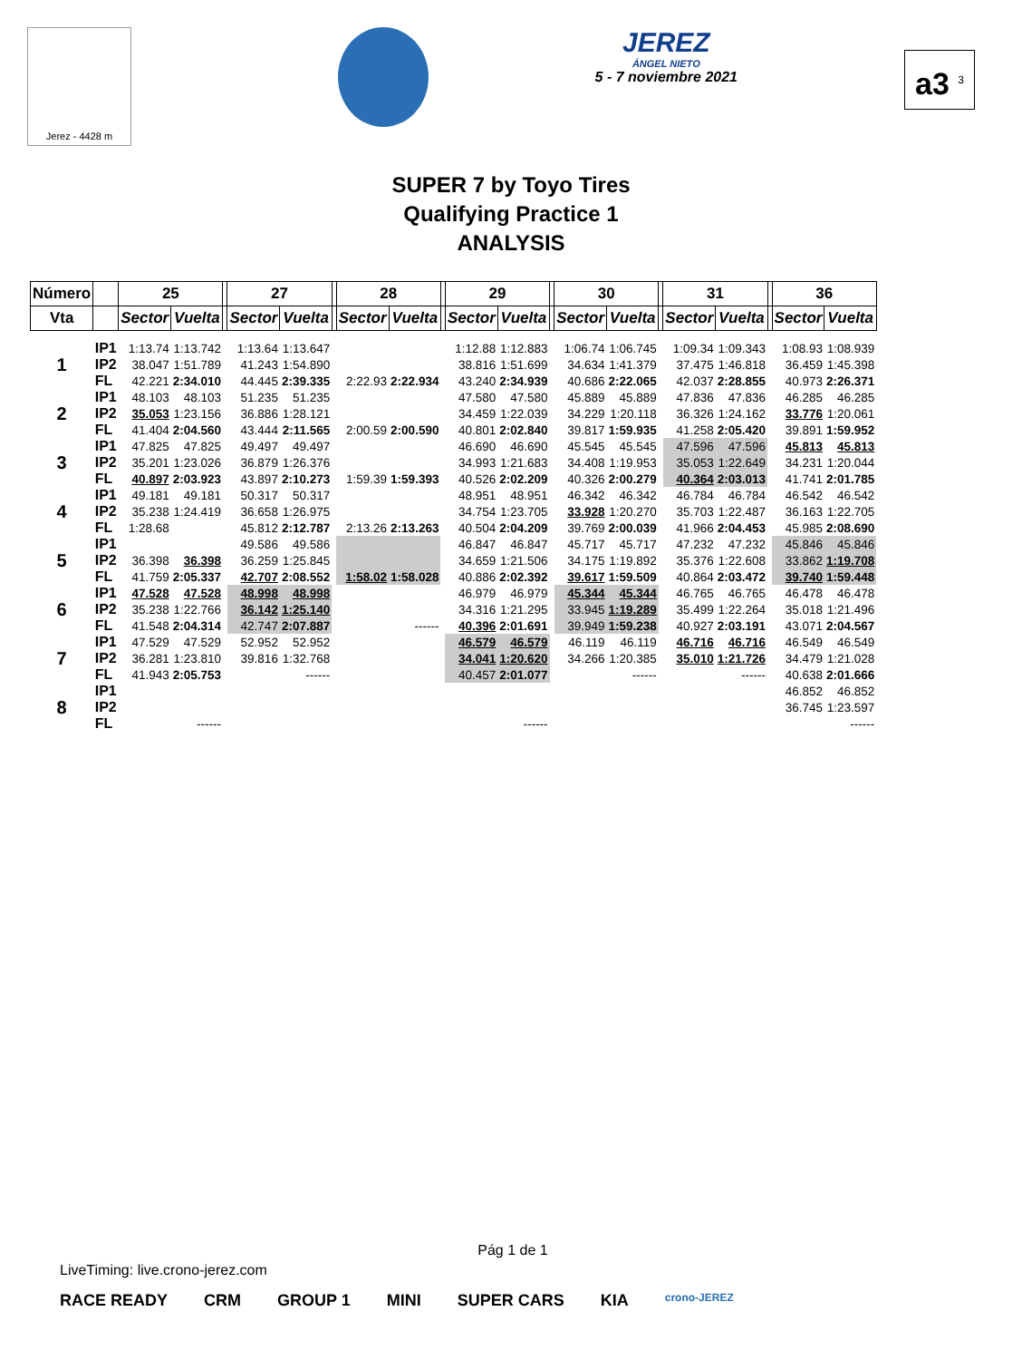Jerez - 4428 m
JEREZ
ÁNGEL NIETO
5 - 7 noviembre 2021
a3 <sup>3</sup>
SUPER 7 by Toyo Tires
Qualifying Practice 1
ANALYSIS
| Número | | 25 | | | 27 | | | 28 | | | 29 | | | 30 | | | 31 | | | 36 | |
| --- | --- | --- | --- | --- | --- | --- | --- | --- | --- | --- | --- | --- | --- | --- | --- | --- | --- | --- | --- | --- | --- |
| Vta | | Sector | Vuelta | | Sector | Vuelta | | Sector | Vuelta | | Sector | Vuelta | | Sector | Vuelta | | Sector | Vuelta | | Sector | Vuelta |
| 1 | IP1 | 1:13.74 | 1:13.742 | | 1:13.64 | 1:13.647 | | | | | 1:12.88 | 1:12.883 | | 1:06.74 | 1:06.745 | | 1:09.34 | 1:09.343 | | 1:08.93 | 1:08.939 |
| | IP2 | 38.047 | 1:51.789 | | 41.243 | 1:54.890 | | | | | 38.816 | 1:51.699 | | 34.634 | 1:41.379 | | 37.475 | 1:46.818 | | 36.459 | 1:45.398 |
| | FL | 42.221 | 2:34.010 | | 44.445 | 2:39.335 | | 2:22.93 | 2:22.934 | | 43.240 | 2:34.939 | | 40.686 | 2:22.065 | | 42.037 | 2:28.855 | | 40.973 | 2:26.371 |
| 2 | IP1 | 48.103 | 48.103 | | 51.235 | 51.235 | | | | | 47.580 | 47.580 | | 45.889 | 45.889 | | 47.836 | 47.836 | | 46.285 | 46.285 |
| | IP2 | 35.053 | 1:23.156 | | 36.886 | 1:28.121 | | | | | 34.459 | 1:22.039 | | 34.229 | 1:20.118 | | 36.326 | 1:24.162 | | 33.776 | 1:20.061 |
| | FL | 41.404 | 2:04.560 | | 43.444 | 2:11.565 | | 2:00.59 | 2:00.590 | | 40.801 | 2:02.840 | | 39.817 | 1:59.935 | | 41.258 | 2:05.420 | | 39.891 | 1:59.952 |
| 3 | IP1 | 47.825 | 47.825 | | 49.497 | 49.497 | | | | | 46.690 | 46.690 | | 45.545 | 45.545 | | 47.596 | 47.596 | | 45.813 | 45.813 |
| | IP2 | 35.201 | 1:23.026 | | 36.879 | 1:26.376 | | | | | 34.993 | 1:21.683 | | 34.408 | 1:19.953 | | 35.053 | 1:22.649 | | 34.231 | 1:20.044 |
| | FL | 40.897 | 2:03.923 | | 43.897 | 2:10.273 | | 1:59.39 | 1:59.393 | | 40.526 | 2:02.209 | | 40.326 | 2:00.279 | | 40.364 | 2:03.013 | | 41.741 | 2:01.785 |
| 4 | IP1 | 49.181 | 49.181 | | 50.317 | 50.317 | | | | | 48.951 | 48.951 | | 46.342 | 46.342 | | 46.784 | 46.784 | | 46.542 | 46.542 |
| | IP2 | 35.238 | 1:24.419 | | 36.658 | 1:26.975 | | | | | 34.754 | 1:23.705 | | 33.928 | 1:20.270 | | 35.703 | 1:22.487 | | 36.163 | 1:22.705 |
| | FL | 1:28.68 | | | 45.812 | 2:12.787 | | 2:13.26 | 2:13.263 | | 40.504 | 2:04.209 | | 39.769 | 2:00.039 | | 41.966 | 2:04.453 | | 45.985 | 2:08.690 |
| 5 | IP1 | | | | 49.586 | 49.586 | | | | | 46.847 | 46.847 | | 45.717 | 45.717 | | 47.232 | 47.232 | | 45.846 | 45.846 |
| | IP2 | 36.398 | 36.398 | | 36.259 | 1:25.845 | | | | | 34.659 | 1:21.506 | | 34.175 | 1:19.892 | | 35.376 | 1:22.608 | | 33.862 | 1:19.708 |
| | FL | 41.759 | 2:05.337 | | 42.707 | 2:08.552 | | 1:58.02 | 1:58.028 | | 40.886 | 2:02.392 | | 39.617 | 1:59.509 | | 40.864 | 2:03.472 | | 39.740 | 1:59.448 |
| 6 | IP1 | 47.528 | 47.528 | | 48.998 | 48.998 | | | | | 46.979 | 46.979 | | 45.344 | 45.344 | | 46.765 | 46.765 | | 46.478 | 46.478 |
| | IP2 | 35.238 | 1:22.766 | | 36.142 | 1:25.140 | | | | | 34.316 | 1:21.295 | | 33.945 | 1:19.289 | | 35.499 | 1:22.264 | | 35.018 | 1:21.496 |
| | FL | 41.548 | 2:04.314 | | 42.747 | 2:07.887 | | | ------ | | 40.396 | 2:01.691 | | 39.949 | 1:59.238 | | 40.927 | 2:03.191 | | 43.071 | 2:04.567 |
| 7 | IP1 | 47.529 | 47.529 | | 52.952 | 52.952 | | | | | 46.579 | 46.579 | | 46.119 | 46.119 | | 46.716 | 46.716 | | 46.549 | 46.549 |
| | IP2 | 36.281 | 1:23.810 | | 39.816 | 1:32.768 | | | | | 34.041 | 1:20.620 | | 34.266 | 1:20.385 | | 35.010 | 1:21.726 | | 34.479 | 1:21.028 |
| | FL | 41.943 | 2:05.753 | | | ------ | | | | | 40.457 | 2:01.077 | | | ------ | | | ------ | | 40.638 | 2:01.666 |
| 8 | IP1 | | | | | | | | | | | | | | | | | | | 46.852 | 46.852 |
| | IP2 | | | | | | | | | | | | | | | | | | | 36.745 | 1:23.597 |
| | FL | | ------ | | | | | | | | | ------ | | | | | | | | | ------ |
Pág 1 de 1
LiveTiming: live.crono-jerez.com
RACE READY CRM GROUP 1 MINI SUPER CARS KIA crono-JEREZ